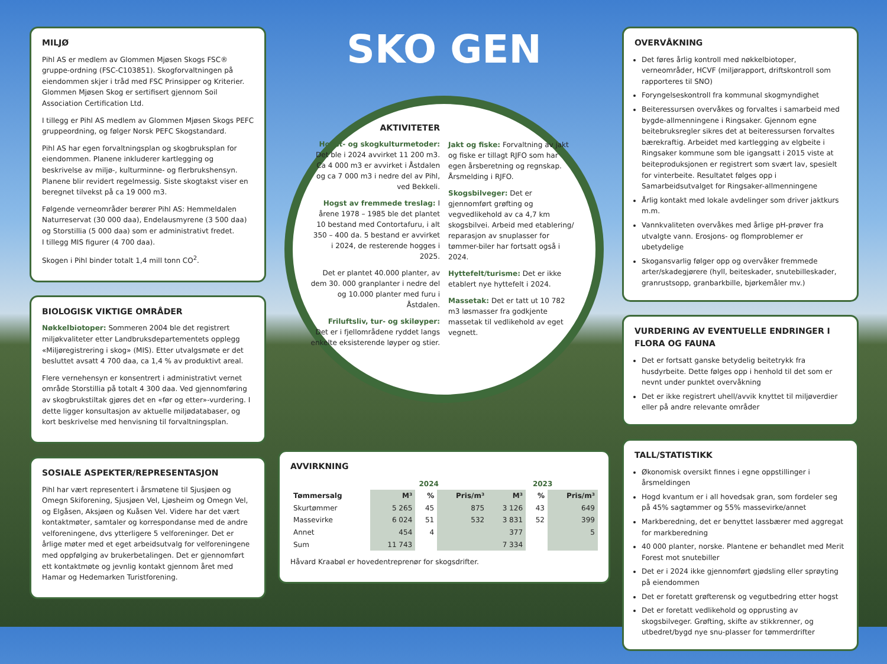MILJØ
Pihl AS er medlem av Glommen Mjøsen Skogs FSC® gruppe-ordning (FSC-C103851). Skogforvaltningen på eiendommen skjer i tråd med FSC Prinsipper og Kriterier. Glommen Mjøsen Skog er sertifisert gjennom Soil Association Certification Ltd.
I tillegg er Pihl AS medlem av Glommen Mjøsen Skogs PEFC gruppeordning, og følger Norsk PEFC Skogstandard.
Pihl AS har egen forvaltningsplan og skogbruksplan for eiendommen. Planene inkluderer kartlegging og beskrivelse av miljø-, kulturminne- og flerbrukshensyn. Planene blir revidert regelmessig. Siste skogtakst viser en beregnet tilvekst på ca 19 000 m3.
Følgende verneområder berører Pihl AS: Hemmeldalen Naturreservat (30 000 daa), Endelausmyrene (3 500 daa) og Storstillia (5 000 daa) som er administrativt fredet.
I tillegg MIS figurer (4 700 daa).
Skogen i Pihl binder totalt 1,4 mill tonn CO<sup>2</sup>.
BIOLOGISK VIKTIGE OMRÅDER
Nøkkelbiotoper: Sommeren 2004 ble det registrert miljøkvaliteter etter Landbruksdepartementets opplegg «Miljøregistrering i skog» (MIS). Etter utvalgsmøte er det besluttet avsatt 4 700 daa, ca 1,4 % av produktivt areal.
Flere vernehensyn er konsentrert i administrativt vernet område Storstillia på totalt 4 300 daa. Ved gjennomføring av skogbrukstiltak gjøres det en «før og etter»-vurdering. I dette ligger konsultasjon av aktuelle miljødatabaser, og kort beskrivelse med henvisning til forvaltningsplan.
SOSIALE ASPEKTER/REPRESENTASJON
Pihl har vært representert i årsmøtene til Sjusjøen og Omegn Skiforening, Sjusjøen Vel, Ljøsheim og Omegn Vel, og Elgåsen, Aksjøen og Kuåsen Vel. Videre har det vært kontaktmøter, samtaler og korrespondanse med de andre velforeningene, dvs ytterligere 5 velforeninger. Det er årlige møter med et eget arbeidsutvalg for velforeningene med oppfølging av brukerbetalingen. Det er gjennomført ett kontaktmøte og jevnlig kontakt gjennom året med Hamar og Hedemarken Turistforening.
SKO GEN
AKTIVITETER
Hogst- og skogkulturmetoder:
Det ble i 2024 avvirket 11 200 m3. Ca 4 000 m3 er avvirket i Åstdalen og ca 7 000 m3 i nedre del av Pihl, ved Bekkeli.
Hogst av fremmede treslag: I årene 1978 – 1985 ble det plantet 10 bestand med Contortafuru, i alt 350 – 400 da. 5 bestand er avvirket i 2024, de resterende hogges i 2025.
Det er plantet 40.000 planter, av dem 30. 000 granplanter i nedre del og 10.000 planter med furu i Åstdalen.
Friluftsliv, tur- og skiløyper:
Det er i fjellområdene ryddet langs enkelte eksisterende løyper og stier.
Jakt og fiske: Forvaltning av jakt og fiske er tillagt RJFO som har egen årsberetning og regnskap. Årsmelding i RJFO.
Skogsbilveger: Det er gjennomført grøfting og vegvedlikehold av ca 4,7 km skogsbilvei. Arbeid med etablering/ reparasjon av snuplasser for tømmer-biler har fortsatt også i 2024.
Hyttefelt/turisme: Det er ikke etablert nye hyttefelt i 2024.
Massetak: Det er tatt ut 10 782 m3 løsmasser fra godkjente massetak til vedlikehold av eget vegnett.
AVVIRKNING
| | 2024 | | | 2023 | | |
| --- | --- | --- | --- | --- | --- | --- |
| Tømmersalg | M³ | % | Pris/m³ | M³ | % | Pris/m³ |
| Skurtømmer | 5 265 | 45 | 875 | 3 126 | 43 | 649 |
| Massevirke | 6 024 | 51 | 532 | 3 831 | 52 | 399 |
| Annet | 454 | 4 | | 377 | | 5 |
| Sum | 11 743 | | | 7 334 | | |
Håvard Kraabøl er hovedentreprenør for skogsdrifter.
OVERVÅKNING
Det føres årlig kontroll med nøkkelbiotoper, verneområder, HCVF (miljørapport, driftskontroll som rapporteres til SNO)
Foryngelseskontroll fra kommunal skogmyndighet
Beiteressursen overvåkes og forvaltes i samarbeid med bygde-allmenningene i Ringsaker. Gjennom egne beitebruksregler sikres det at beiteressursen forvaltes bærekraftig. Arbeidet med kartlegging av elgbeite i Ringsaker kommune som ble igangsatt i 2015 viste at beiteproduksjonen er registrert som svært lav, spesielt for vinterbeite. Resultatet følges opp i Samarbeidsutvalget for Ringsaker-allmenningene
Årlig kontakt med lokale avdelinger som driver jaktkurs m.m.
Vannkvaliteten overvåkes med årlige pH-prøver fra utvalgte vann. Erosjons- og flomproblemer er ubetydelige
Skogansvarlig følger opp og overvåker fremmede arter/skadegjørere (hyll, beiteskader, snutebilleskader, granrustsopp, granbarkbille, bjørkemåler mv.)
VURDERING AV EVENTUELLE ENDRINGER I FLORA OG FAUNA
Det er fortsatt ganske betydelig beitetrykk fra husdyrbeite. Dette følges opp i henhold til det som er nevnt under punktet overvåkning
Det er ikke registrert uhell/avvik knyttet til miljøverdier eller på andre relevante områder
TALL/STATISTIKK
Økonomisk oversikt finnes i egne oppstillinger i årsmeldingen
Hogd kvantum er i all hovedsak gran, som fordeler seg på 45% sagtømmer og 55% massevirke/annet
Markberedning, det er benyttet lassbærer med aggregat for markberedning
40 000 planter, norske. Plantene er behandlet med Merit Forest mot snutebiller
Det er i 2024 ikke gjennomført gjødsling eller sprøyting på eiendommen
Det er foretatt grøfterensk og vegutbedring etter hogst
Det er foretatt vedlikehold og opprusting av skogsbilveger. Grøfting, skifte av stikkrenner, og utbedret/bygd nye snu-plasser for tømmerdrifter